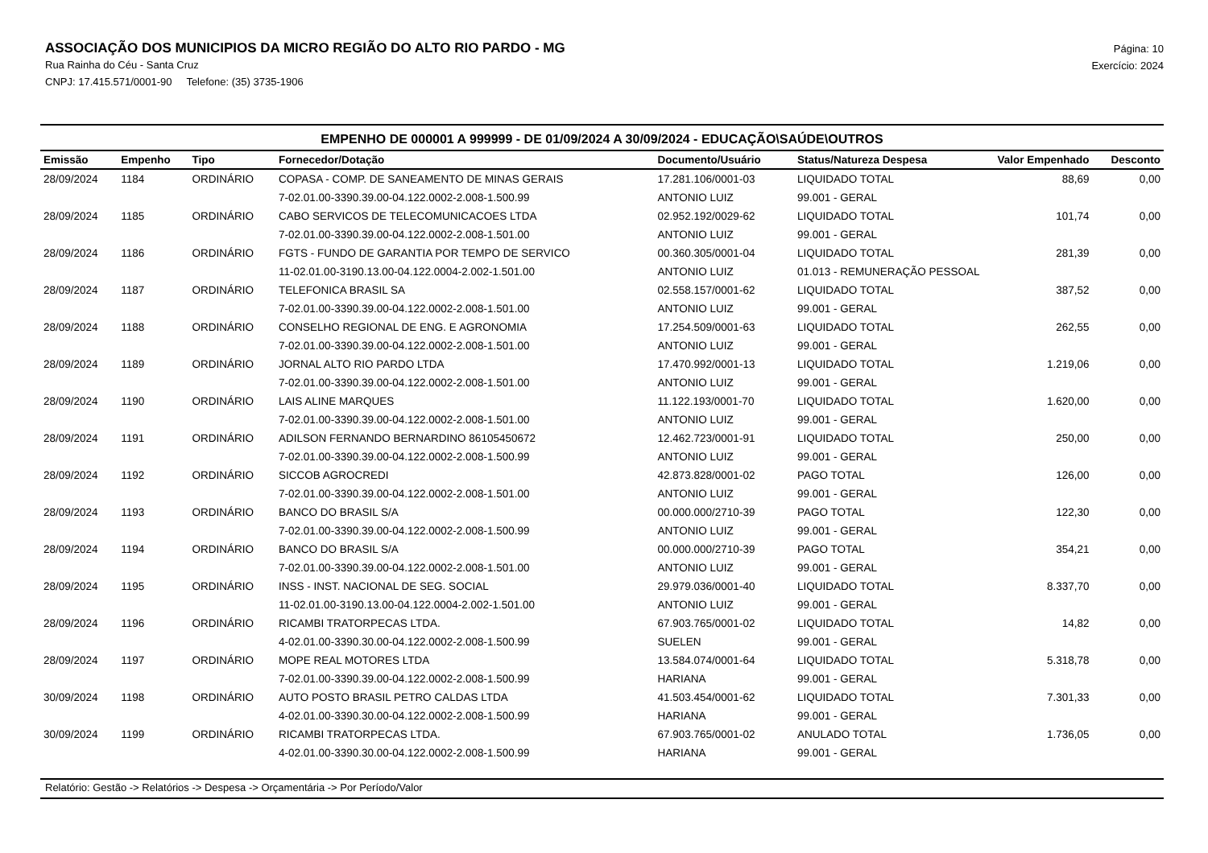ASSOCIAÇÃO DOS MUNICIPIOS DA MICRO REGIÃO DO ALTO RIO PARDO - MG
Rua Rainha do Céu - Santa Cruz
CNPJ: 17.415.571/0001-90 Telefone: (35) 3735-1906
Página: 10
Exercício: 2024
EMPENHO DE 000001 A 999999 - DE 01/09/2024 A 30/09/2024 - EDUCAÇÃO\SAÚDE\OUTROS
| Emissão | Empenho | Tipo | Fornecedor/Dotação | Documento/Usuário | Status/Natureza Despesa | Valor Empenhado | Desconto |
| --- | --- | --- | --- | --- | --- | --- | --- |
| 28/09/2024 | 1184 | ORDINÁRIO | COPASA - COMP. DE SANEAMENTO DE MINAS GERAIS | 17.281.106/0001-03 | LIQUIDADO TOTAL | 88,69 | 0,00 |
| | | | 7-02.01.00-3390.39.00-04.122.0002-2.008-1.500.99 | ANTONIO LUIZ | 99.001 - GERAL | | |
| 28/09/2024 | 1185 | ORDINÁRIO | CABO SERVICOS DE TELECOMUNICACOES LTDA | 02.952.192/0029-62 | LIQUIDADO TOTAL | 101,74 | 0,00 |
| | | | 7-02.01.00-3390.39.00-04.122.0002-2.008-1.501.00 | ANTONIO LUIZ | 99.001 - GERAL | | |
| 28/09/2024 | 1186 | ORDINÁRIO | FGTS - FUNDO DE GARANTIA POR TEMPO DE SERVICO | 00.360.305/0001-04 | LIQUIDADO TOTAL | 281,39 | 0,00 |
| | | | 11-02.01.00-3190.13.00-04.122.0004-2.002-1.501.00 | ANTONIO LUIZ | 01.013 - REMUNERAÇÃO PESSOAL | | |
| 28/09/2024 | 1187 | ORDINÁRIO | TELEFONICA BRASIL SA | 02.558.157/0001-62 | LIQUIDADO TOTAL | 387,52 | 0,00 |
| | | | 7-02.01.00-3390.39.00-04.122.0002-2.008-1.501.00 | ANTONIO LUIZ | 99.001 - GERAL | | |
| 28/09/2024 | 1188 | ORDINÁRIO | CONSELHO REGIONAL DE ENG. E AGRONOMIA | 17.254.509/0001-63 | LIQUIDADO TOTAL | 262,55 | 0,00 |
| | | | 7-02.01.00-3390.39.00-04.122.0002-2.008-1.501.00 | ANTONIO LUIZ | 99.001 - GERAL | | |
| 28/09/2024 | 1189 | ORDINÁRIO | JORNAL ALTO RIO PARDO LTDA | 17.470.992/0001-13 | LIQUIDADO TOTAL | 1.219,06 | 0,00 |
| | | | 7-02.01.00-3390.39.00-04.122.0002-2.008-1.501.00 | ANTONIO LUIZ | 99.001 - GERAL | | |
| 28/09/2024 | 1190 | ORDINÁRIO | LAIS ALINE MARQUES | 11.122.193/0001-70 | LIQUIDADO TOTAL | 1.620,00 | 0,00 |
| | | | 7-02.01.00-3390.39.00-04.122.0002-2.008-1.501.00 | ANTONIO LUIZ | 99.001 - GERAL | | |
| 28/09/2024 | 1191 | ORDINÁRIO | ADILSON FERNANDO BERNARDINO 86105450672 | 12.462.723/0001-91 | LIQUIDADO TOTAL | 250,00 | 0,00 |
| | | | 7-02.01.00-3390.39.00-04.122.0002-2.008-1.500.99 | ANTONIO LUIZ | 99.001 - GERAL | | |
| 28/09/2024 | 1192 | ORDINÁRIO | SICCOB AGROCREDI | 42.873.828/0001-02 | PAGO TOTAL | 126,00 | 0,00 |
| | | | 7-02.01.00-3390.39.00-04.122.0002-2.008-1.501.00 | ANTONIO LUIZ | 99.001 - GERAL | | |
| 28/09/2024 | 1193 | ORDINÁRIO | BANCO DO BRASIL S/A | 00.000.000/2710-39 | PAGO TOTAL | 122,30 | 0,00 |
| | | | 7-02.01.00-3390.39.00-04.122.0002-2.008-1.500.99 | ANTONIO LUIZ | 99.001 - GERAL | | |
| 28/09/2024 | 1194 | ORDINÁRIO | BANCO DO BRASIL S/A | 00.000.000/2710-39 | PAGO TOTAL | 354,21 | 0,00 |
| | | | 7-02.01.00-3390.39.00-04.122.0002-2.008-1.501.00 | ANTONIO LUIZ | 99.001 - GERAL | | |
| 28/09/2024 | 1195 | ORDINÁRIO | INSS - INST. NACIONAL DE SEG. SOCIAL | 29.979.036/0001-40 | LIQUIDADO TOTAL | 8.337,70 | 0,00 |
| | | | 11-02.01.00-3190.13.00-04.122.0004-2.002-1.501.00 | ANTONIO LUIZ | 99.001 - GERAL | | |
| 28/09/2024 | 1196 | ORDINÁRIO | RICAMBI TRATORPECAS LTDA. | 67.903.765/0001-02 | LIQUIDADO TOTAL | 14,82 | 0,00 |
| | | | 4-02.01.00-3390.30.00-04.122.0002-2.008-1.500.99 | SUELEN | 99.001 - GERAL | | |
| 28/09/2024 | 1197 | ORDINÁRIO | MOPE REAL MOTORES LTDA | 13.584.074/0001-64 | LIQUIDADO TOTAL | 5.318,78 | 0,00 |
| | | | 7-02.01.00-3390.39.00-04.122.0002-2.008-1.500.99 | HARIANA | 99.001 - GERAL | | |
| 30/09/2024 | 1198 | ORDINÁRIO | AUTO POSTO BRASIL PETRO CALDAS LTDA | 41.503.454/0001-62 | LIQUIDADO TOTAL | 7.301,33 | 0,00 |
| | | | 4-02.01.00-3390.30.00-04.122.0002-2.008-1.500.99 | HARIANA | 99.001 - GERAL | | |
| 30/09/2024 | 1199 | ORDINÁRIO | RICAMBI TRATORPECAS LTDA. | 67.903.765/0001-02 | ANULADO TOTAL | 1.736,05 | 0,00 |
| | | | 4-02.01.00-3390.30.00-04.122.0002-2.008-1.500.99 | HARIANA | 99.001 - GERAL | | |
Relatório: Gestão -> Relatórios -> Despesa -> Orçamentária -> Por Período/Valor